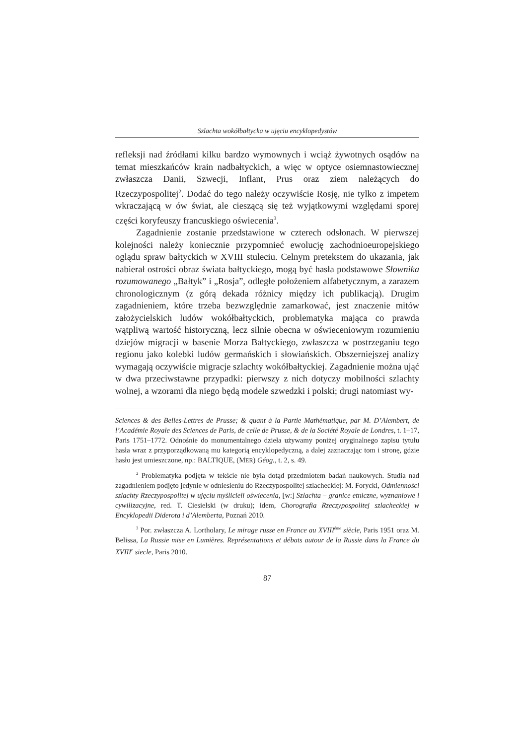Szlachta wokółbałtycka w ujęciu encyklopedystów
refleksji nad źródłami kilku bardzo wymownych i wciąż żywotnych osądów na temat mieszkańców krain nadbałtyckich, a więc w optyce osiemnastowiecznej zwłaszcza Danii, Szwecji, Inflant, Prus oraz ziem należących do Rzeczypospolitej<sup>2</sup>. Dodać do tego należy oczywiście Rosję, nie tylko z impetem wkraczającą w ów świat, ale cieszącą się też wyjątkowymi względami sporej części koryfeuszy francuskiego oświecenia<sup>3</sup>.
Zagadnienie zostanie przedstawione w czterech odsłonach. W pierwszej kolejności należy koniecznie przypomnieć ewolucję zachodnioeuropejskiego oglądu spraw bałtyckich w XVIII stuleciu. Celnym pretekstem do ukazania, jak nabierał ostrości obraz świata bałtyckiego, mogą być hasła podstawowe Słownika rozumowanego „Bałtyk” i „Rosja”, odległe położeniem alfabetycznym, a zarazem chronologicznym (z górą dekada różnicy między ich publikacją). Drugim zagadnieniem, które trzeba bezwzględnie zamarkować, jest znaczenie mitów założycielskich ludów wokółbałtyckich, problematyka mająca co prawda wątpliwą wartość historyczną, lecz silnie obecna w oświeceniowym rozumieniu dziejów migracji w basenie Morza Bałtyckiego, zwłaszcza w postrzeganiu tego regionu jako kolebki ludów germańskich i słowiańskich. Obszerniejszej analizy wymagają oczywiście migracje szlachty wokółbałtyckiej. Zagadnienie można ująć w dwa przeciwstawne przypadki: pierwszy z nich dotyczy mobilności szlachty wolnej, a wzorami dla niego będą modele szwedzki i polski; drugi natomiast wy-
Sciences & des Belles-Lettres de Prusse; & quant à la Partie Mathématique, par M. D’Alembert, de l’Académie Royale des Sciences de Paris, de celle de Prusse, & de la Société Royale de Londres, t. 1–17, Paris 1751–1772. Odnośnie do monumentalnego dzieła używamy poniżej oryginalnego zapisu tytułu hasła wraz z przyporządkowaną mu kategorią encyklopedyczną, a dalej zaznaczając tom i stronę, gdzie hasło jest umieszczone, np.: BALTIQUE, (MER) Géog., t. 2, s. 49.
<sup>2</sup> Problematyka podjęta w tekście nie była dotąd przedmiotem badań naukowych. Studia nad zagadnieniem podjęto jedynie w odniesieniu do Rzeczypospolitej szlacheckiej: M. Forycki, Odmienności szlachty Rzeczypospolitej w ujęciu myślicieli oświecenia, [w:] Szlachta – granice etniczne, wyznaniowe i cywilizacyjne, red. T. Ciesielski (w druku); idem, Chorografia Rzeczypospolitej szlacheckiej w Encyklopedii Diderota i d’Alemberta, Poznań 2010.
<sup>3</sup> Por. zwłaszcza A. Lortholary, Le mirage russe en France au XVIII<sup>ème</sup> siècle, Paris 1951 oraz M. Belissa, La Russie mise en Lumières. Représentations et débats autour de la Russie dans la France du XVIII<sup>e</sup> siecle, Paris 2010.
87